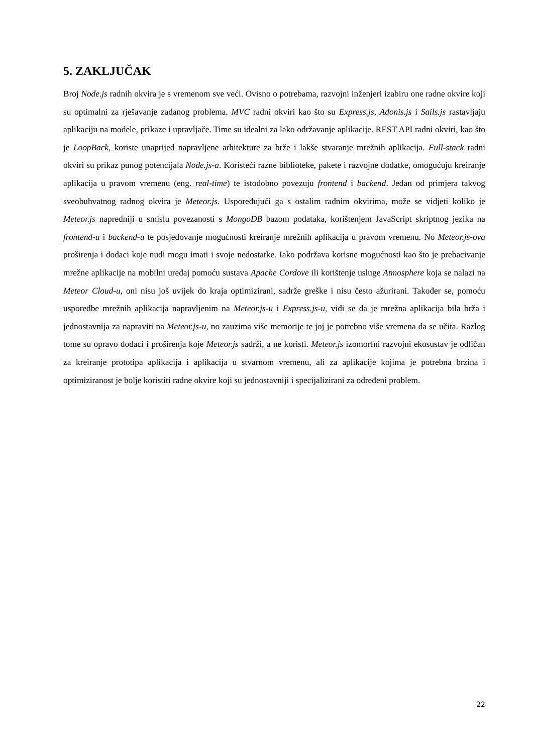5. ZAKLJUČAK
Broj Node.js radnih okvira je s vremenom sve veći. Ovisno o potrebama, razvojni inženjeri izabiru one radne okvire koji su optimalni za rješavanje zadanog problema. MVC radni okviri kao što su Express.js, Adonis.js i Sails.js rastavljaju aplikaciju na modele, prikaze i upravljače. Time su idealni za lako održavanje aplikacije. REST API radni okviri, kao što je LoopBack, koriste unaprijed napravljene arhitekture za brže i lakše stvaranje mrežnih aplikacija. Full-stack radni okviri su prikaz punog potencijala Node.js-a. Koristeći razne biblioteke, pakete i razvojne dodatke, omogućuju kreiranje aplikacija u pravom vremenu (eng. real-time) te istodobno povezuju frontend i backend. Jedan od primjera takvog sveobuhvatnog radnog okvira je Meteor.js. Uspoređujući ga s ostalim radnim okvirima, može se vidjeti koliko je Meteor.js napredniji u smislu povezanosti s MongoDB bazom podataka, korištenjem JavaScript skriptnog jezika na frontend-u i backend-u te posjedovanje mogućnosti kreiranje mrežnih aplikacija u pravom vremenu. No Meteor.js-ova proširenja i dodaci koje nudi mogu imati i svoje nedostatke. Iako podržava korisne mogućnosti kao što je prebacivanje mrežne aplikacije na mobilni uređaj pomoću sustava Apache Cordove ili korištenje usluge Atmosphere koja se nalazi na Meteor Cloud-u, oni nisu još uvijek do kraja optimizirani, sadrže greške i nisu često ažurirani. Također se, pomoću usporedbe mrežnih aplikacija napravljenim na Meteor.js-u i Express.js-u, vidi se da je mrežna aplikacija bila brža i jednostavnija za napraviti na Meteor.js-u, no zauzima više memorije te joj je potrebno više vremena da se učita. Razlog tome su opravo dodaci i proširenja koje Meteor.js sadrži, a ne koristi. Meteor.js izomorfni razvojni ekosustav je odličan za kreiranje prototipa aplikacija i aplikacija u stvarnom vremenu, ali za aplikacije kojima je potrebna brzina i optimiziranost je bolje koristiti radne okvire koji su jednostavniji i specijalizirani za određeni problem.
22